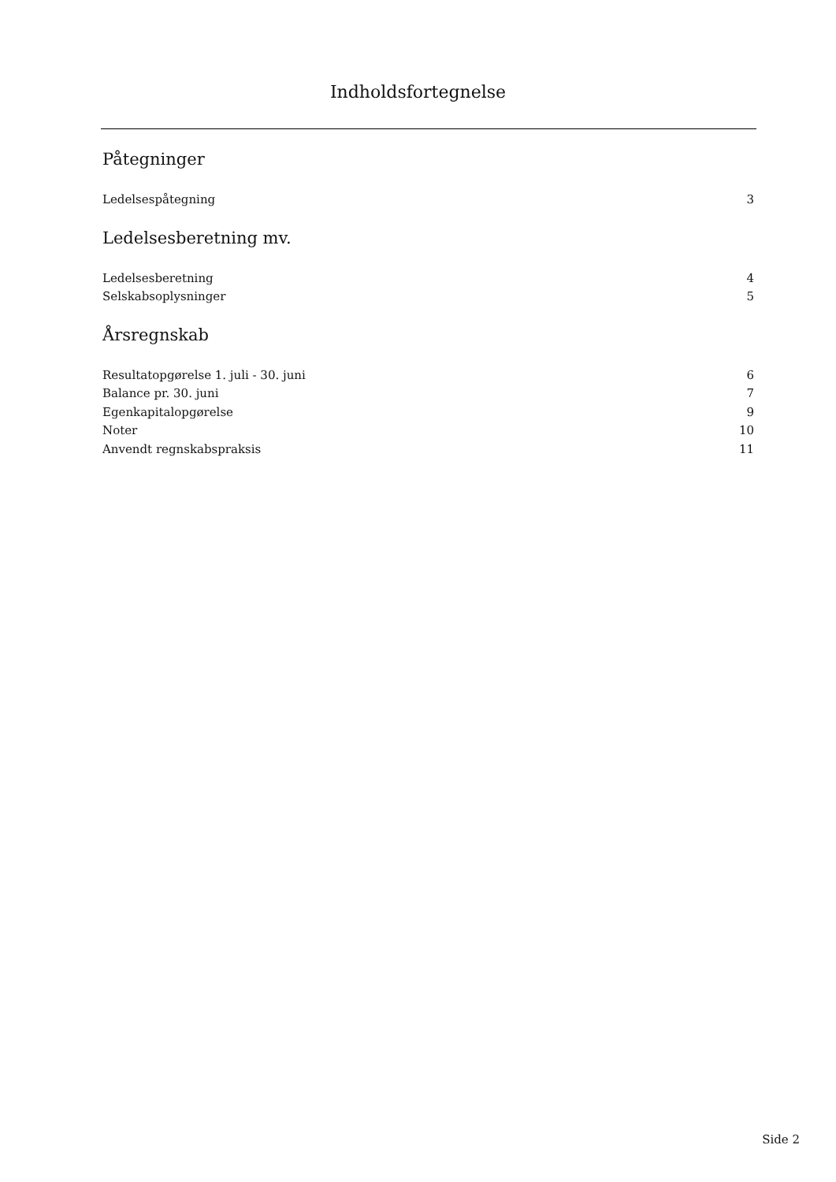Indholdsfortegnelse
Påtegninger
Ledelsespåtegning 3
Ledelsesberetning mv.
Ledelsesberetning 4
Selskabsoplysninger 5
Årsregnskab
Resultatopgørelse 1. juli - 30. juni 6
Balance pr. 30. juni 7
Egenkapitalopgørelse 9
Noter 10
Anvendt regnskabspraksis 11
Side 2